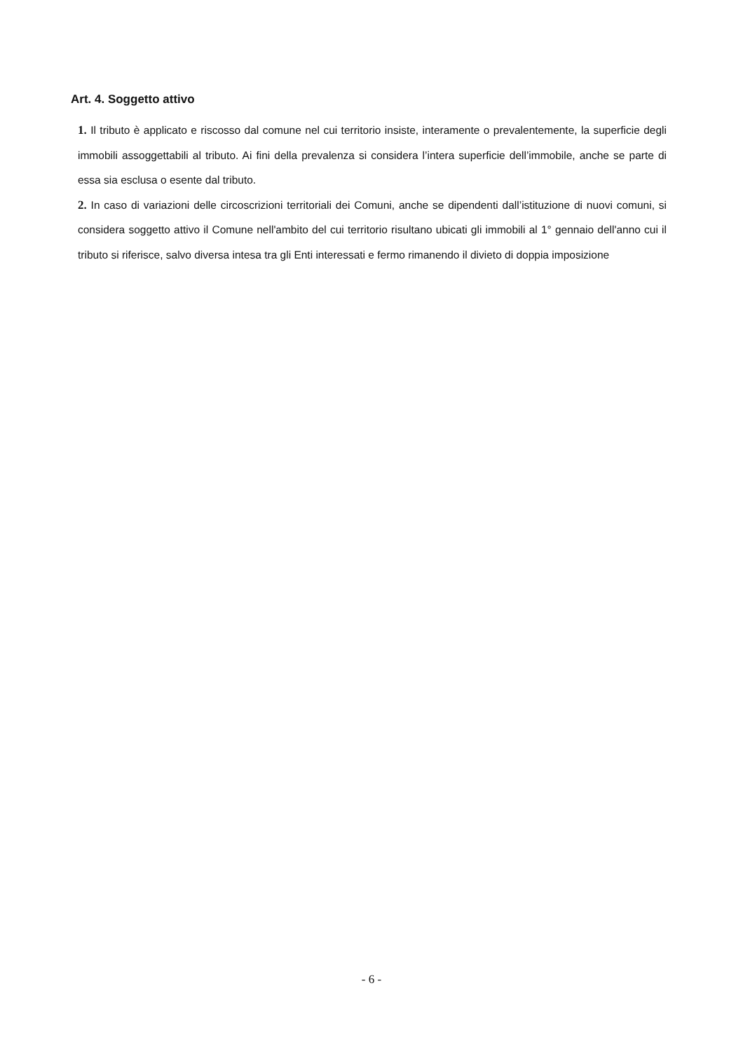Art. 4. Soggetto attivo
1. Il tributo è applicato e riscosso dal comune nel cui territorio insiste, interamente o prevalentemente, la superficie degli immobili assoggettabili al tributo. Ai fini della prevalenza si considera l’intera superficie dell’immobile, anche se parte di essa sia esclusa o esente dal tributo.
2. In caso di variazioni delle circoscrizioni territoriali dei Comuni, anche se dipendenti dall’istituzione di nuovi comuni, si considera soggetto attivo il Comune nell'ambito del cui territorio risultano ubicati gli immobili al 1° gennaio dell'anno cui il tributo si riferisce, salvo diversa intesa tra gli Enti interessati e fermo rimanendo il divieto di doppia imposizione
- 6 -